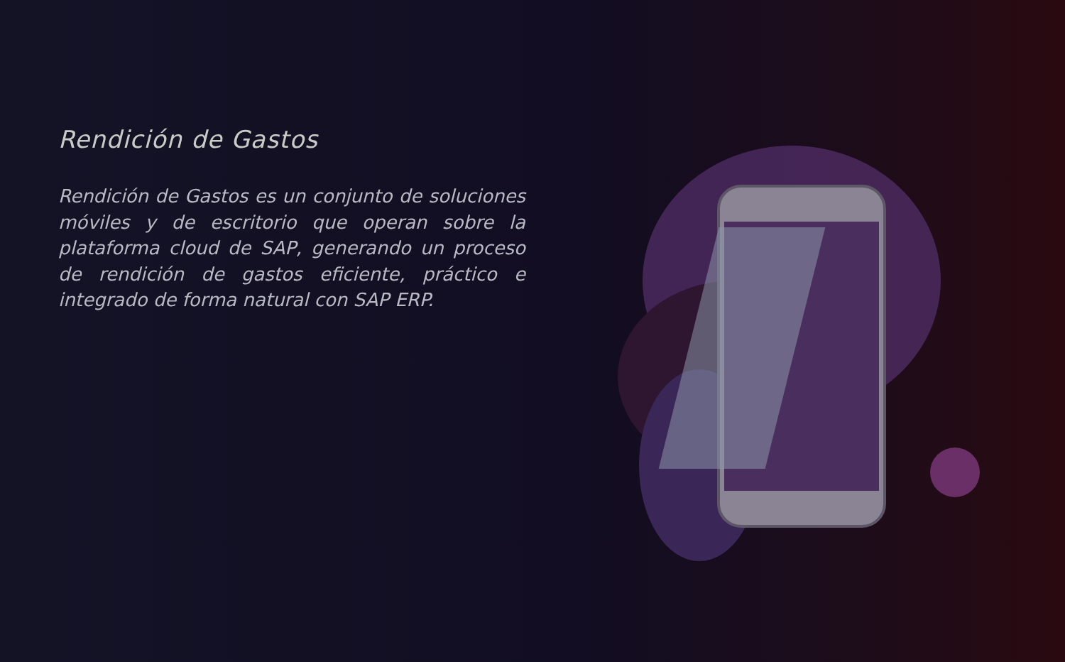Rendición de Gastos
Rendición de Gastos es un conjunto de soluciones móviles y de escritorio que operan sobre la plataforma cloud de SAP, generando un proceso de rendición de gastos eficiente, práctico e integrado de forma natural con SAP ERP.